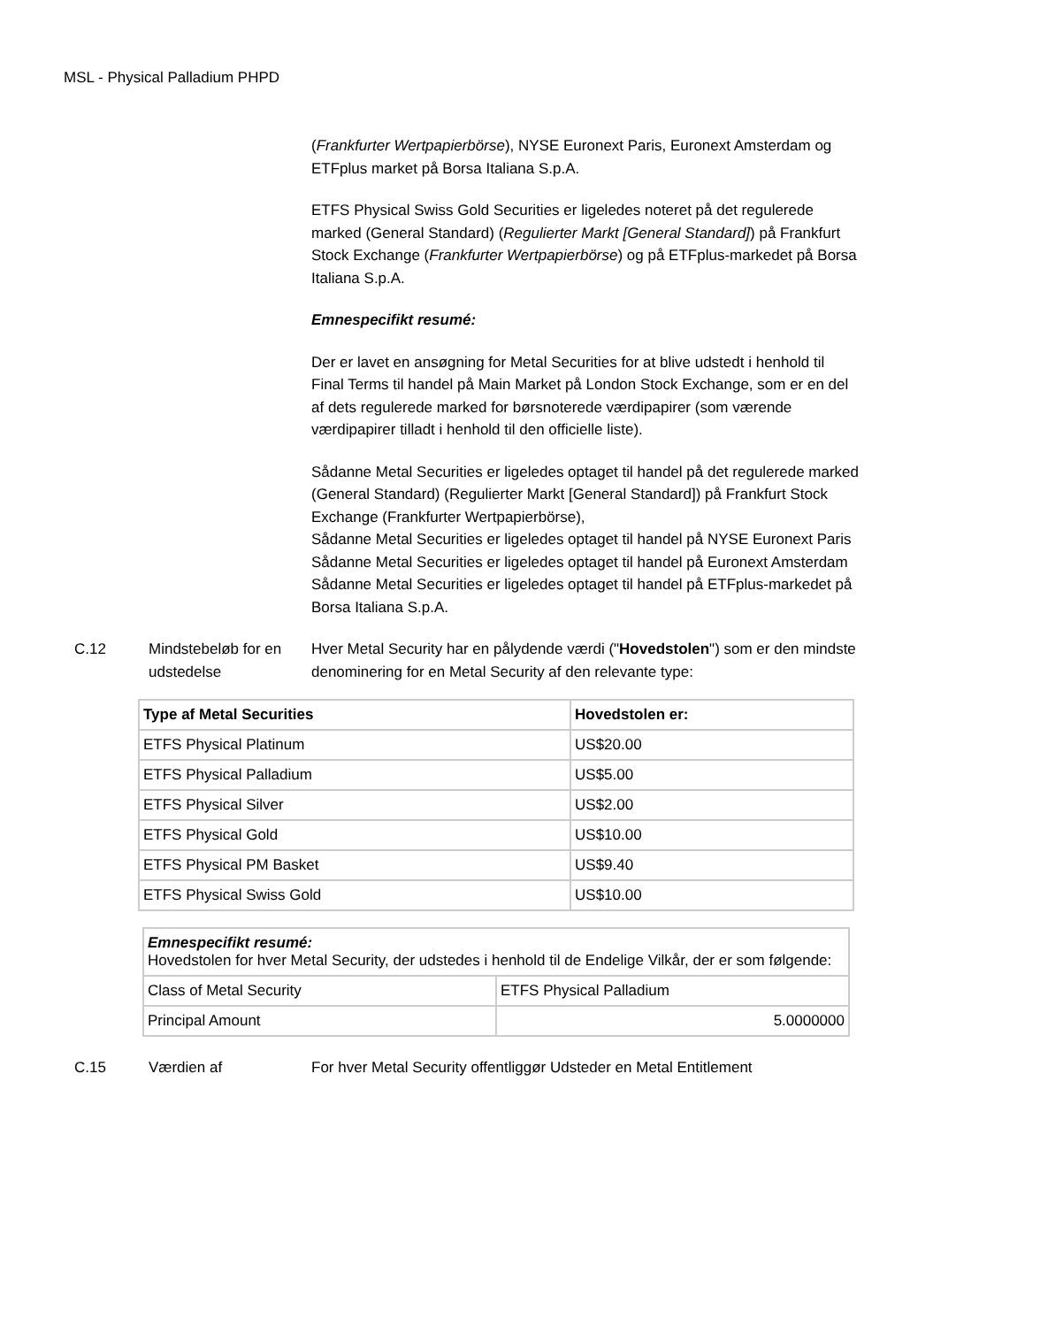MSL - Physical Palladium PHPD
(Frankfurter Wertpapierbörse), NYSE Euronext Paris, Euronext Amsterdam og ETFplus market på Borsa Italiana S.p.A.
ETFS Physical Swiss Gold Securities er ligeledes noteret på det regulerede marked (General Standard) (Regulierter Markt [General Standard]) på Frankfurt Stock Exchange (Frankfurter Wertpapierbörse) og på ETFplus-markedet på Borsa Italiana S.p.A.
Emnespecifikt resumé:
Der er lavet en ansøgning for Metal Securities for at blive udstedt i henhold til Final Terms til handel på Main Market på London Stock Exchange, som er en del af dets regulerede marked for børsnoterede værdipapirer (som værende værdipapirer tilladt i henhold til den officielle liste).
Sådanne Metal Securities er ligeledes optaget til handel på det regulerede marked (General Standard) (Regulierter Markt [General Standard]) på Frankfurt Stock Exchange (Frankfurter Wertpapierbörse),
Sådanne Metal Securities er ligeledes optaget til handel på NYSE Euronext Paris
Sådanne Metal Securities er ligeledes optaget til handel på Euronext Amsterdam
Sådanne Metal Securities er ligeledes optaget til handel på ETFplus-markedet på Borsa Italiana S.p.A.
C.12 Mindstebeløb for en udstedelse
Hver Metal Security har en pålydende værdi ("Hovedstolen") som er den mindste denominering for en Metal Security af den relevante type:
| Type af Metal Securities | Hovedstolen er: |
| --- | --- |
| ETFS Physical Platinum | US$20.00 |
| ETFS Physical Palladium | US$5.00 |
| ETFS Physical Silver | US$2.00 |
| ETFS Physical Gold | US$10.00 |
| ETFS Physical PM Basket | US$9.40 |
| ETFS Physical Swiss Gold | US$10.00 |
| Emnespecifikt resumé: Hovedstolen for hver Metal Security, der udstedes i henhold til de Endelige Vilkår, der er som følgende: | |
| Class of Metal Security | ETFS Physical Palladium |
| Principal Amount | 5.0000000 |
C.15 Værdien af For hver Metal Security offentliggør Udsteder en Metal Entitlement